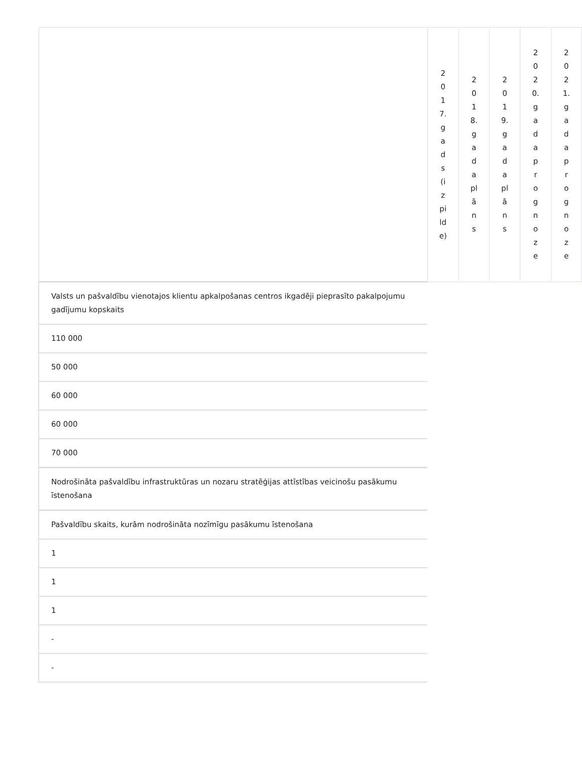| | 2017.gads(izpilde) | 2018.gadaplāns | 2019.gadaplāns | 2020.gadaprognoze | 2021.gadaprognoze |
| --- | --- | --- | --- | --- | --- |
| Valsts un pašvaldību vienotajos klientu apkalpošanas centros ikgadēji pieprasīto pakalpojumu gadījumu kopskaits | | | | | |
| 110 000 | | | | | |
| 50 000 | | | | | |
| 60 000 | | | | | |
| 60 000 | | | | | |
| 70 000 | | | | | |
| Nodrošināta pašvaldību infrastruktūras un nozaru stratēģijas attīstības veicinošu pasākumu īstenošana | | | | | |
| Pašvaldību skaits, kurām nodrošināta nozīmīgu pasākumu īstenošana | | | | | |
| 1 | | | | | |
| 1 | | | | | |
| 1 | | | | | |
| - | | | | | |
| - | | | | | |